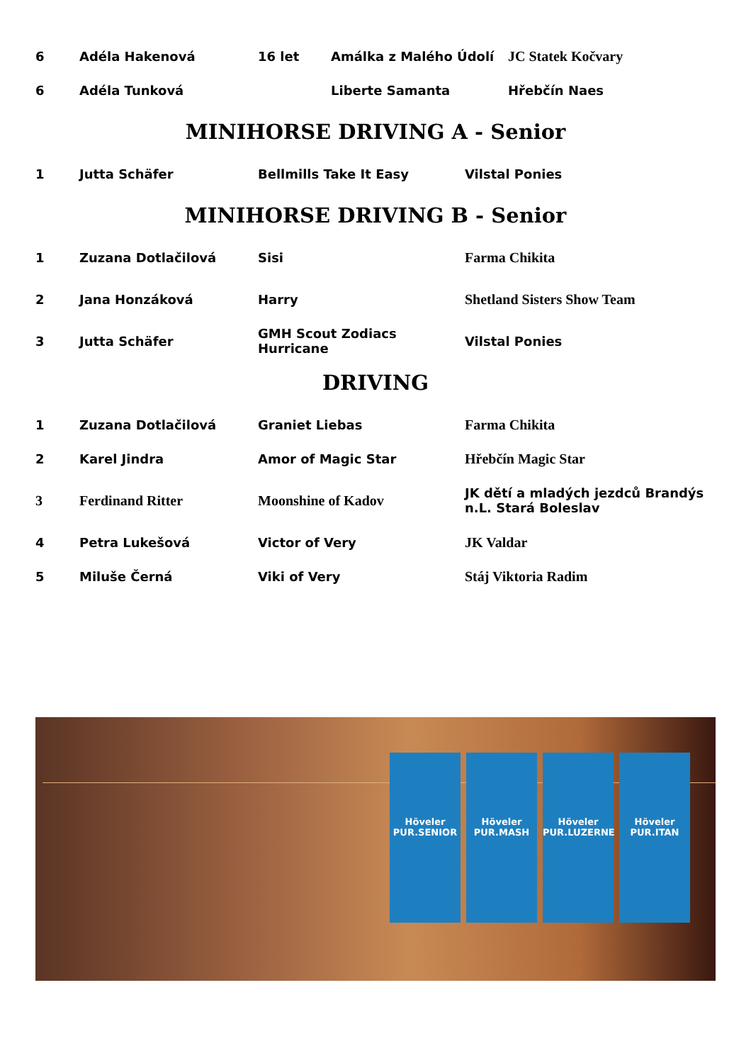| 6 | Adéla Hakenová | 16 let | Amálka z Malého Údolí | JC Statek Kočvary |
| 6 | Adéla Tunková | | Liberte Samanta | Hřebčín Naes |
MINIHORSE DRIVING A - Senior
| 1 | Jutta Schäfer | Bellmills Take It Easy | Vilstal Ponies |
MINIHORSE DRIVING B - Senior
| 1 | Zuzana Dotlačilová | Sisi | Farma Chikita |
| 2 | Jana Honzáková | Harry | Shetland Sisters Show Team |
| 3 | Jutta Schäfer | GMH Scout Zodiacs Hurricane | Vilstal Ponies |
DRIVING
| 1 | Zuzana Dotlačilová | Graniet Liebas | Farma Chikita |
| 2 | Karel Jindra | Amor of Magic Star | Hřebčín Magic Star |
| 3 | Ferdinand Ritter | Moonshine of Kadov | JK dětí a mladých jezdců Brandýs n.L. Stará Boleslav |
| 4 | Petra Lukešová | Victor of Very | JK Valdar |
| 5 | Miluše Černá | Viki of Very | Stáj Viktoria Radim |
Höveler
PUR.SENIOR
Höveler
PUR.MASH
Höveler
PUR.LUZERNE
Höveler
PUR.ITAN